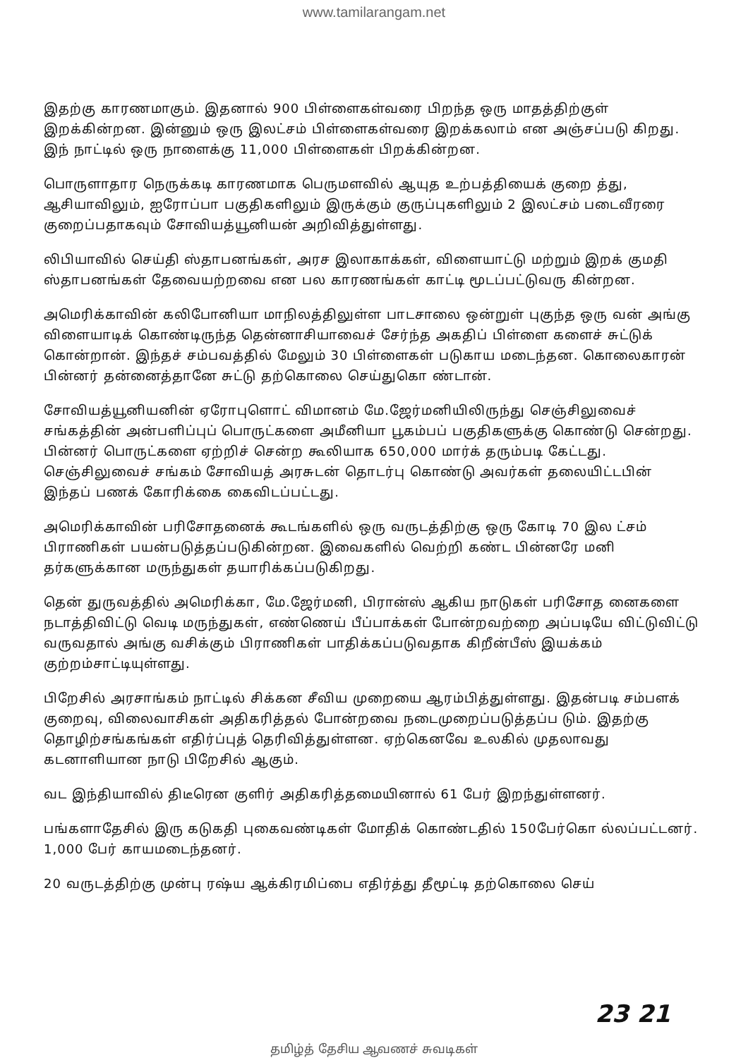www.tamilarangam.net
இதற்கு காரணமாகும். இதனால் 900 பிள்ளைகள்வரை பிறந்த ஒரு மாதத்திற்குள் இறக்கின்றன. இன்னும் ஒரு இலட்சம் பிள்ளைகள்வரை இறக்கலாம் என அஞ்சப்படு கிறது. இந் நாட்டில் ஒரு நாளைக்கு 11,000 பிள்ளைகள் பிறக்கின்றன.
பொருளாதார நெருக்கடி காரணமாக பெருமளவில் ஆயுத உற்பத்தியைக் குறை த்து, ஆசியாவிலும், ஐரோப்பா பகுதிகளிலும் இருக்கும் குருப்புகளிலும் 2 இலட்சம் படைவீரரை குறைப்பதாகவும் சோவியத்யூனியன் அறிவித்துள்ளது.
லிபியாவில் செய்தி ஸ்தாபனங்கள், அரச இலாகாக்கள், விளையாட்டு மற்றும் இறக் குமதி ஸ்தாபனங்கள் தேவையற்றவை என பல காரணங்கள் காட்டி மூடப்பட்டுவரு கின்றன.
அமெரிக்காவின் கலிபோனியா மாநிலத்திலுள்ள பாடசாலை ஒன்றுள் புகுந்த ஒரு வன் அங்கு விளையாடிக் கொண்டிருந்த தென்னாசியாவைச் சேர்ந்த அகதிப் பிள்ளை களைச் சுட்டுக் கொன்றான். இந்தச் சம்பவத்தில் மேலும் 30 பிள்ளைகள் படுகாய மடைந்தன. கொலைகாரன் பின்னர் தன்னைத்தானே சுட்டு தற்கொலை செய்துகொ ண்டான்.
சோவியத்யூனியனின் ஏரோபுளொட் விமானம் மே.ஜேர்மனியிலிருந்து செஞ்சிலுவைச் சங்கத்தின் அன்பளிப்புப் பொருட்களை அமீனியா பூகம்பப் பகுதிகளுக்கு கொண்டு சென்றது. பின்னர் பொருட்களை ஏற்றிச் சென்ற கூலியாக 650,000 மார்க் தரும்படி கேட்டது. செஞ்சிலுவைச் சங்கம் சோவியத் அரசுடன் தொடர்பு கொண்டு அவர்கள் தலையிட்டபின் இந்தப் பணக் கோரிக்கை கைவிடப்பட்டது.
அமெரிக்காவின் பரிசோதனைக் கூடங்களில் ஒரு வருடத்திற்கு ஒரு கோடி 70 இல ட்சம் பிராணிகள் பயன்படுத்தப்படுகின்றன. இவைகளில் வெற்றி கண்ட பின்னரே மனி தர்களுக்கான மருந்துகள் தயாரிக்கப்படுகிறது.
தென் துருவத்தில் அமெரிக்கா, மே.ஜேர்மனி, பிரான்ஸ் ஆகிய நாடுகள் பரிசோத னைகளை நடாத்திவிட்டு வெடி மருந்துகள், எண்ணெய் பீப்பாக்கள் போன்றவற்றை அப்படியே விட்டுவிட்டு வருவதால் அங்கு வசிக்கும் பிராணிகள் பாதிக்கப்படுவதாக கிறீன்பீஸ் இயக்கம் குற்றம்சாட்டியுள்ளது.
பிறேசில் அரசாங்கம் நாட்டில் சிக்கன சீவிய முறையை ஆரம்பித்துள்ளது. இதன்படி சம்பளக் குறைவு, விலைவாசிகள் அதிகரித்தல் போன்றவை நடைமுறைப்படுத்தப்ப டும். இதற்கு தொழிற்சங்கங்கள் எதிர்ப்புத் தெரிவித்துள்ளன. ஏற்கெனவே உலகில் முதலாவது கடனாளியான நாடு பிறேசில் ஆகும்.
வட இந்தியாவில் திடீரென குளிர் அதிகரித்தமையினால் 61 பேர் இறந்துள்ளனர்.
பங்களாதேசில் இரு கடுகதி புகைவண்டிகள் மோதிக் கொண்டதில் 150பேர்கொ ல்லப்பட்டனர். 1,000 பேர் காயமடைந்தனர்.
20 வருடத்திற்கு முன்பு ரஷ்ய ஆக்கிரமிப்பை எதிர்த்து தீமூட்டி தற்கொலை செய்
23 21
தமிழ்த் தேசிய ஆவணச் சுவடிகள்